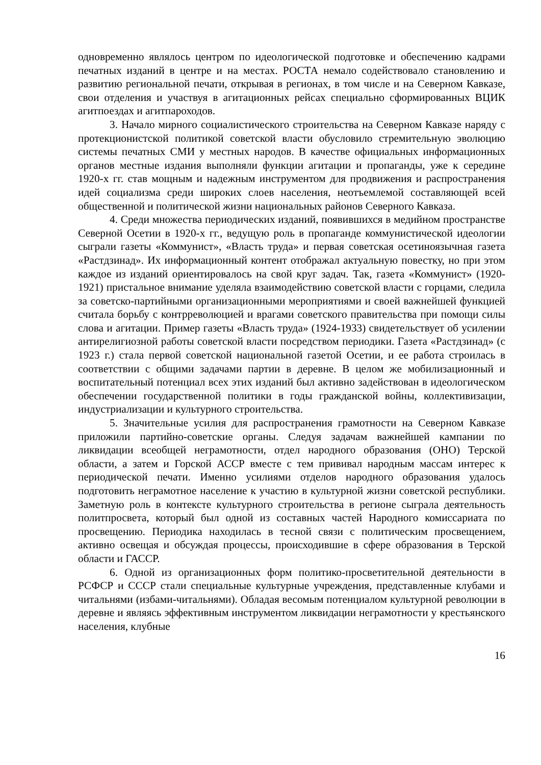одновременно являлось центром по идеологической подготовке и обеспечению кадрами печатных изданий в центре и на местах. РОСТА немало содействовало становлению и развитию региональной печати, открывая в регионах, в том числе и на Северном Кавказе, свои отделения и участвуя в агитационных рейсах специально сформированных ВЦИК агитпоездах и агитпароходов.
3. Начало мирного социалистического строительства на Северном Кавказе наряду с протекционистской политикой советской власти обусловило стремительную эволюцию системы печатных СМИ у местных народов. В качестве официальных информационных органов местные издания выполняли функции агитации и пропаганды, уже к середине 1920-х гг. став мощным и надежным инструментом для продвижения и распространения идей социализма среди широких слоев населения, неотъемлемой составляющей всей общественной и политической жизни национальных районов Северного Кавказа.
4. Среди множества периодических изданий, появившихся в медийном пространстве Северной Осетии в 1920-х гг., ведущую роль в пропаганде коммунистической идеологии сыграли газеты «Коммунист», «Власть труда» и первая советская осетиноязычная газета «Растдзинад». Их информационный контент отображал актуальную повестку, но при этом каждое из изданий ориентировалось на свой круг задач. Так, газета «Коммунист» (1920-1921) пристальное внимание уделяла взаимодействию советской власти с горцами, следила за советско-партийными организационными мероприятиями и своей важнейшей функцией считала борьбу с контрреволюцией и врагами советского правительства при помощи силы слова и агитации. Пример газеты «Власть труда» (1924-1933) свидетельствует об усилении антирелигиозной работы советской власти посредством периодики. Газета «Растдзинад» (с 1923 г.) стала первой советской национальной газетой Осетии, и ее работа строилась в соответствии с общими задачами партии в деревне. В целом же мобилизационный и воспитательный потенциал всех этих изданий был активно задействован в идеологическом обеспечении государственной политики в годы гражданской войны, коллективизации, индустриализации и культурного строительства.
5. Значительные усилия для распространения грамотности на Северном Кавказе приложили партийно-советские органы. Следуя задачам важнейшей кампании по ликвидации всеобщей неграмотности, отдел народного образования (ОНО) Терской области, а затем и Горской АССР вместе с тем прививал народным массам интерес к периодической печати. Именно усилиями отделов народного образования удалось подготовить неграмотное население к участию в культурной жизни советской республики. Заметную роль в контексте культурного строительства в регионе сыграла деятельность политпросвета, который был одной из составных частей Народного комиссариата по просвещению. Периодика находилась в тесной связи с политическим просвещением, активно освещая и обсуждая процессы, происходившие в сфере образования в Терской области и ГАССР.
6. Одной из организационных форм политико-просветительной деятельности в РСФСР и СССР стали специальные культурные учреждения, представленные клубами и читальнями (избами-читальнями). Обладая весомым потенциалом культурной революции в деревне и являясь эффективным инструментом ликвидации неграмотности у крестьянского населения, клубные
16